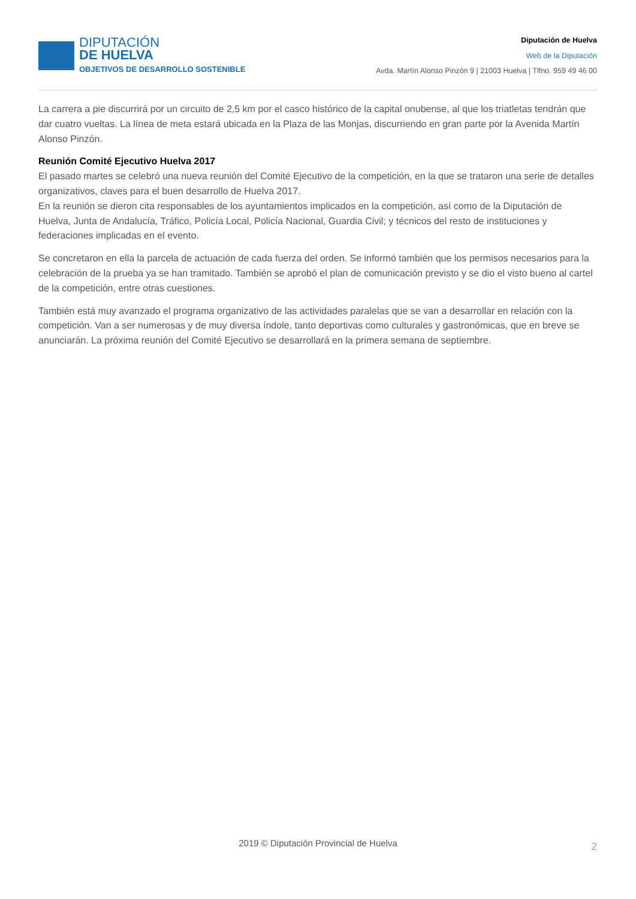DIPUTACIÓN
DE HUELVA
OBJETIVOS DE DESARROLLO SOSTENIBLE
Diputación de Huelva
Web de la Diputación
Avda. Martín Alonso Pinzón 9 | 21003 Huelva | Tlfno. 959 49 46 00
La carrera a pie discurrirá por un circuito de 2,5 km por el casco histórico de la capital onubense, al que los triatletas tendrán que dar cuatro vueltas. La línea de meta estará ubicada en la Plaza de las Monjas, discurriendo en gran parte por la Avenida Martín Alonso Pinzón.
Reunión Comité Ejecutivo Huelva 2017
El pasado martes se celebró una nueva reunión del Comité Ejecutivo de la competición, en la que se trataron una serie de detalles organizativos, claves para el buen desarrollo de Huelva 2017.
En la reunión se dieron cita responsables de los ayuntamientos implicados en la competición, así como de la Diputación de Huelva, Junta de Andalucía, Tráfico, Policía Local, Policía Nacional, Guardia Civil; y técnicos del resto de instituciones y federaciones implicadas en el evento.
Se concretaron en ella la parcela de actuación de cada fuerza del orden. Se informó también que los permisos necesarios para la celebración de la prueba ya se han tramitado. También se aprobó el plan de comunicación previsto y se dio el visto bueno al cartel de la competición, entre otras cuestiones.
También está muy avanzado el programa organizativo de las actividades paralelas que se van a desarrollar en relación con la competición. Van a ser numerosas y de muy diversa índole, tanto deportivas como culturales y gastronómicas, que en breve se anunciarán. La próxima reunión del Comité Ejecutivo se desarrollará en la primera semana de septiembre.
2019 © Diputación Provincial de Huelva 2